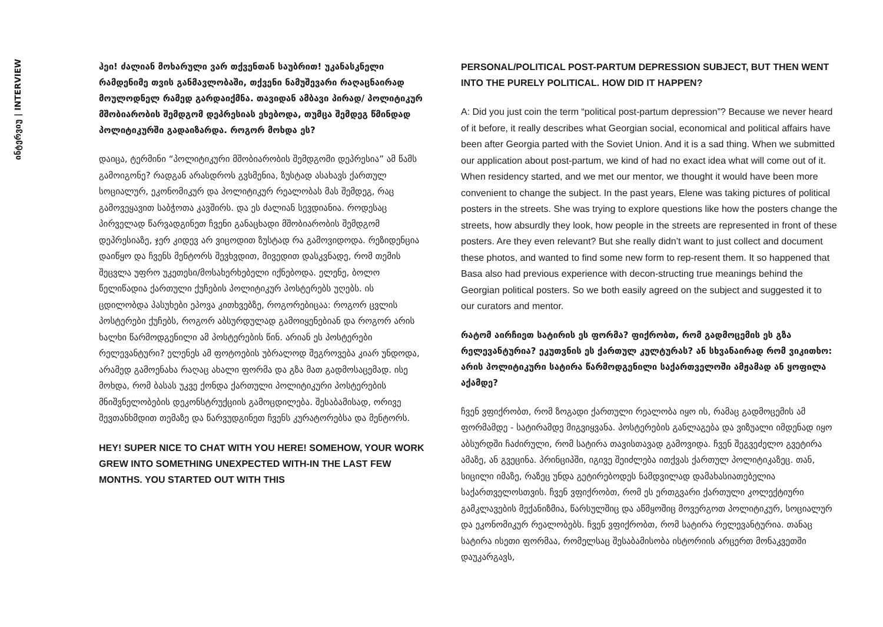ინტერვიუ | INTERVIEW
ჰეი! ძალიან მოხარული ვარ თქვენთან საუბრით! უკანასკნელი რამდენიმე თვის განმავლობაში, თქვენი ნამუშევარი რაღაცნაირად მოულოდნელ რამედ გარდაიქმნა. თავიდან ამბავი პირად/ პოლიტიკურ მშობიარობის შემდგომ დეპრესიას ეხებოდა, თუმცა შემდეგ წმინდად პოლიტიკურში გადაიზარდა. როგორ მოხდა ეს?
დაიცა, ტერმინი “პოლიტიკური მშობიარობის შემდგომი დეპრესია” ამ წამს გამოიგონე? რადგან არასდროს გვსმენია, ზუსტად ასახავს ქართულ სოციალურ, ეკონომიკურ და პოლიტიკურ რეალობას მას შემდეგ, რაც გამოვეყავით საბჭოთა კავშირს. და ეს ძალიან სევდიანია. როდესაც პირველად წარვადგინეთ ჩვენი განაცხადი მშობიარობის შემდგომ დეპრესიაზე, ჯერ კიდევ არ ვიცოდით ზუსტად რა გამოვიდოდა. რეზიდენცია დაიწყო და ჩვენს მენტორს შევხვდით, მივედით დასკვნადე, რომ თემის შეცვლა უფრო უკეთესი/მოსახერხებელი იქნებოდა. ელენე, ბოლო წელიწადია ქართული ქუჩების პოლიტიკურ პოსტერებს უღებს. ის ცდილობდა პასუხები ეპოვა კითხვებზე, როგორებიცაა: როგორ ცვლის პოსტერები ქუჩებს, როგორ აბსურდულად გამოიყენებიან და როგორ არის ხალხი წარმოდგენილი ამ პოსტერების წინ. არიან ეს პოსტერები რელევანტური? ელენეს ამ ფოტოების უბრალოდ შეგროვება კიარ უნდოდა, არამედ გამოენახა რაღაც ახალი ფორმა და გზა მათ გადმოსაცემად. ისე მოხდა, რომ ბასას უკვე ქონდა ქართული პოლიტიკური პოსტერების მნიშვნელობების დეკონსტრუქციის გამოცდილება. შესაბამისად, ორივე შევთანხმდით თემაზე და წარვუდგინეთ ჩვენს კურატორებსა და მენტორს.
HEY! SUPER NICE TO CHAT WITH YOU HERE! SOMEHOW, YOUR WORK GREW INTO SOMETHING UNEXPECTED WITH-IN THE LAST FEW MONTHS. YOU STARTED OUT WITH THIS
PERSONAL/POLITICAL POST-PARTUM DEPRESSION SUBJECT, BUT THEN WENT INTO THE PURELY POLITICAL. HOW DID IT HAPPEN?
A: Did you just coin the term “political post-partum depression”? Because we never heard of it before, it really describes what Georgian social, economical and political affairs have been after Georgia parted with the Soviet Union. And it is a sad thing. When we submitted our application about post-partum, we kind of had no exact idea what will come out of it. When residency started, and we met our mentor, we thought it would have been more convenient to change the subject. In the past years, Elene was taking pictures of political posters in the streets. She was trying to explore questions like how the posters change the streets, how absurdly they look, how people in the streets are represented in front of these posters. Are they even relevant? But she really didn’t want to just collect and document these photos, and wanted to find some new form to rep-resent them. It so happened that Basa also had previous experience with decon-structing true meanings behind the Georgian political posters. So we both easily agreed on the subject and suggested it to our curators and mentor.
რატომ აირჩიეთ სატირის ეს ფორმა? ფიქრობთ, რომ გადმოცემის ეს გზა რელევანტურია? ეკუთვნის ეს ქართულ კულტურას? ან სხვანაირად რომ ვიკითხო: არის პოლიტიკური სატირა წარმოდგენილი საქართველოში ამჟამად ან ყოფილა აქამდე?
ჩვენ ვფიქრობთ, რომ ზოგადი ქართული რეალობა იყო ის, რამაც გადმოცემის ამ ფორმამდე - სატირამდე მიგვიყვანა. პოსტერების განლაგება და ვიზუალი იმდენად იყო აბსურდში ჩაძირული, რომ სატირა თავისთავად გამოვიდა. ჩვენ შეგვეძელო გვეტირა ამაზე, ან გვეცინა. პრინციპში, იგივე შეიძლება ითქვას ქართულ პოლიტიკაზეც. თან, სიცილი იმაზე, რაზეც უნდა გეტირებოდეს ნამდვილად დამახასიათებელია საქართველოსთვის. ჩვენ ვფიქრობთ, რომ ეს ერთგვარი ქართული კოლექტიური გამკლავების მექანიზმია, წარსულშიც და აწმყოშიც მოვერგოთ პოლიტიკურ, სოციალურ და ეკონომიკურ რეალობებს. ჩვენ ვფიქრობთ, რომ სატირა რელევანტურია. თანაც სატირა ისეთი ფორმაა, რომელსაც შესაბამისობა ისტორიის არცერთ მონაკვეთში დაუკარგავს,